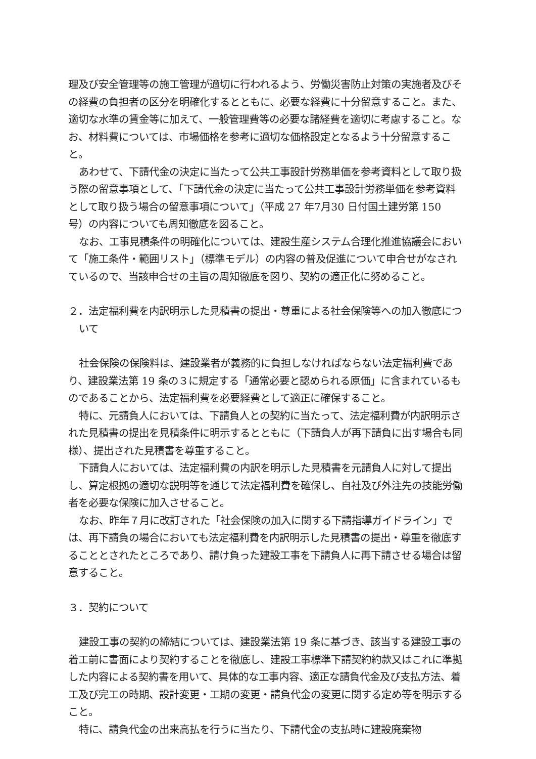理及び安全管理等の施工管理が適切に行われるよう、労働災害防止対策の実施者及びその経費の負担者の区分を明確化するとともに、必要な経費に十分留意すること。また、適切な水準の賃金等に加えて、一般管理費等の必要な諸経費を適切に考慮すること。なお、材料費については、市場価格を参考に適切な価格設定となるよう十分留意すること。
あわせて、下請代金の決定に当たって公共工事設計労務単価を参考資料として取り扱う際の留意事項として、「下請代金の決定に当たって公共工事設計労務単価を参考資料として取り扱う場合の留意事項について」（平成 27 年7月30 日付国土建労第 150 号）の内容についても周知徹底を図ること。
なお、工事見積条件の明確化については、建設生産システム合理化推進協議会において「施工条件・範囲リスト」（標準モデル）の内容の普及促進について申合せがなされているので、当該申合せの主旨の周知徹底を図り、契約の適正化に努めること。
２．法定福利費を内訳明示した見積書の提出・尊重による社会保険等への加入徹底について
社会保険の保険料は、建設業者が義務的に負担しなければならない法定福利費であり、建設業法第 19 条の３に規定する「通常必要と認められる原価」に含まれているものであることから、法定福利費を必要経費として適正に確保すること。
特に、元請負人においては、下請負人との契約に当たって、法定福利費が内訳明示された見積書の提出を見積条件に明示するとともに（下請負人が再下請負に出す場合も同様）、提出された見積書を尊重すること。
下請負人においては、法定福利費の内訳を明示した見積書を元請負人に対して提出し、算定根拠の適切な説明等を通じて法定福利費を確保し、自社及び外注先の技能労働者を必要な保険に加入させること。
なお、昨年７月に改訂された「社会保険の加入に関する下請指導ガイドライン」では、再下請負の場合においても法定福利費を内訳明示した見積書の提出・尊重を徹底することとされたところであり、請け負った建設工事を下請負人に再下請させる場合は留意すること。
３．契約について
建設工事の契約の締結については、建設業法第 19 条に基づき、該当する建設工事の着工前に書面により契約することを徹底し、建設工事標準下請契約約款又はこれに準拠した内容による契約書を用いて、具体的な工事内容、適正な請負代金及び支払方法、着工及び完工の時期、設計変更・工期の変更・請負代金の変更に関する定め等を明示すること。
特に、請負代金の出来高払を行うに当たり、下請代金の支払時に建設廃棄物